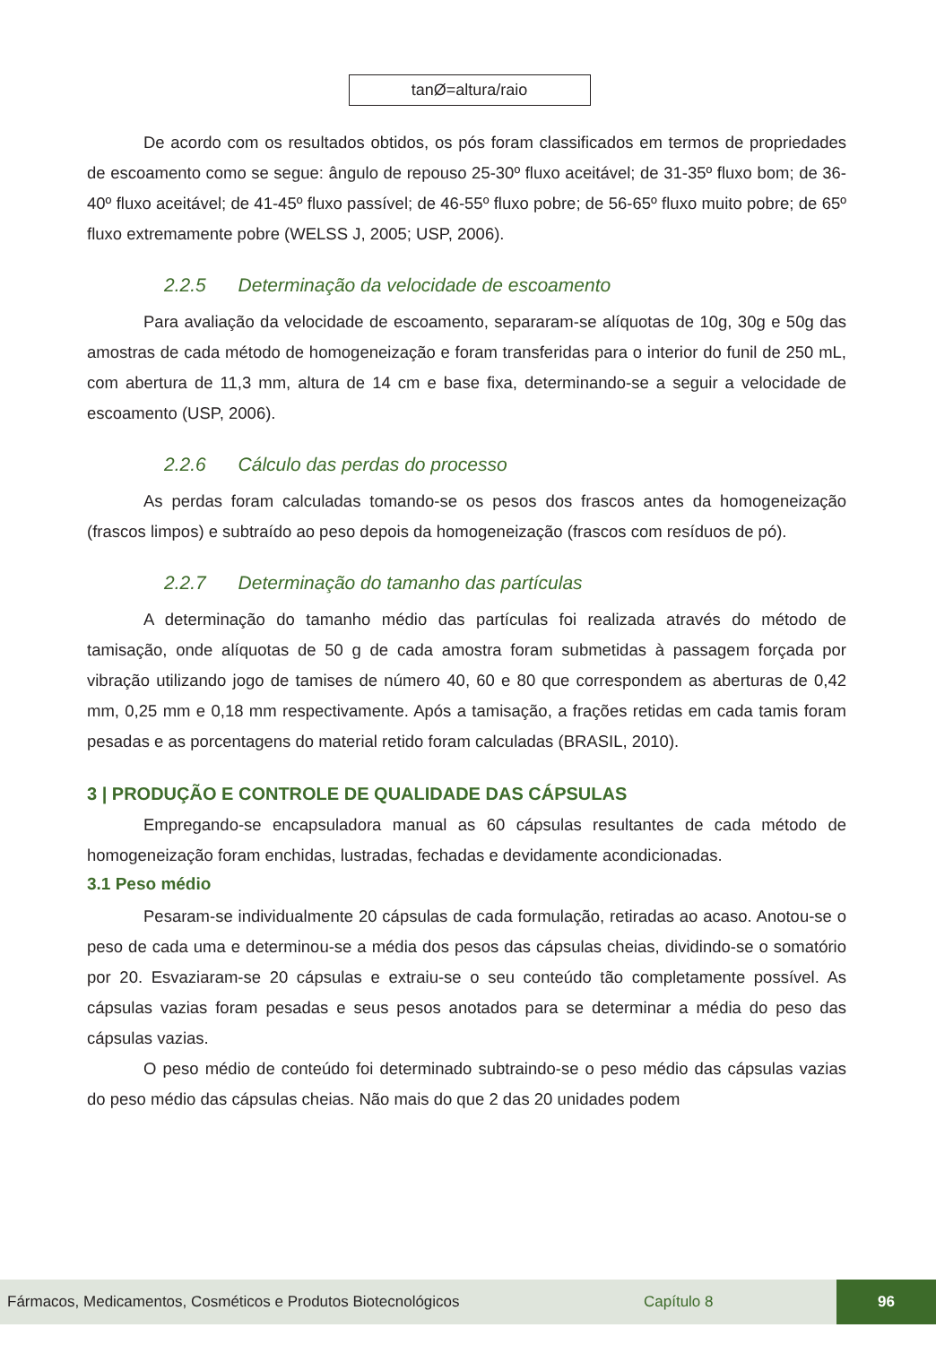tanØ=altura/raio
De acordo com os resultados obtidos, os pós foram classificados em termos de propriedades de escoamento como se segue: ângulo de repouso 25-30º fluxo aceitável; de 31-35º fluxo bom; de 36-40º fluxo aceitável; de 41-45º fluxo passível; de 46-55º fluxo pobre; de 56-65º fluxo muito pobre; de 65º fluxo extremamente pobre (WELSS J, 2005; USP, 2006).
2.2.5 Determinação da velocidade de escoamento
Para avaliação da velocidade de escoamento, separaram-se alíquotas de 10g, 30g e 50g das amostras de cada método de homogeneização e foram transferidas para o interior do funil de 250 mL, com abertura de 11,3 mm, altura de 14 cm e base fixa, determinando-se a seguir a velocidade de escoamento (USP, 2006).
2.2.6 Cálculo das perdas do processo
As perdas foram calculadas tomando-se os pesos dos frascos antes da homogeneização (frascos limpos) e subtraído ao peso depois da homogeneização (frascos com resíduos de pó).
2.2.7 Determinação do tamanho das partículas
A determinação do tamanho médio das partículas foi realizada através do método de tamisação, onde alíquotas de 50 g de cada amostra foram submetidas à passagem forçada por vibração utilizando jogo de tamises de número 40, 60 e 80 que correspondem as aberturas de 0,42 mm, 0,25 mm e 0,18 mm respectivamente. Após a tamisação, a frações retidas em cada tamis foram pesadas e as porcentagens do material retido foram calculadas (BRASIL, 2010).
3 | PRODUÇÃO E CONTROLE DE QUALIDADE DAS CÁPSULAS
Empregando-se encapsuladora manual as 60 cápsulas resultantes de cada método de homogeneização foram enchidas, lustradas, fechadas e devidamente acondicionadas.
3.1 Peso médio
Pesaram-se individualmente 20 cápsulas de cada formulação, retiradas ao acaso. Anotou-se o peso de cada uma e determinou-se a média dos pesos das cápsulas cheias, dividindo-se o somatório por 20. Esvaziaram-se 20 cápsulas e extraiu-se o seu conteúdo tão completamente possível. As cápsulas vazias foram pesadas e seus pesos anotados para se determinar a média do peso das cápsulas vazias.
O peso médio de conteúdo foi determinado subtraindo-se o peso médio das cápsulas vazias do peso médio das cápsulas cheias. Não mais do que 2 das 20 unidades podem
Fármacos, Medicamentos, Cosméticos e Produtos Biotecnológicos Capítulo 8 96